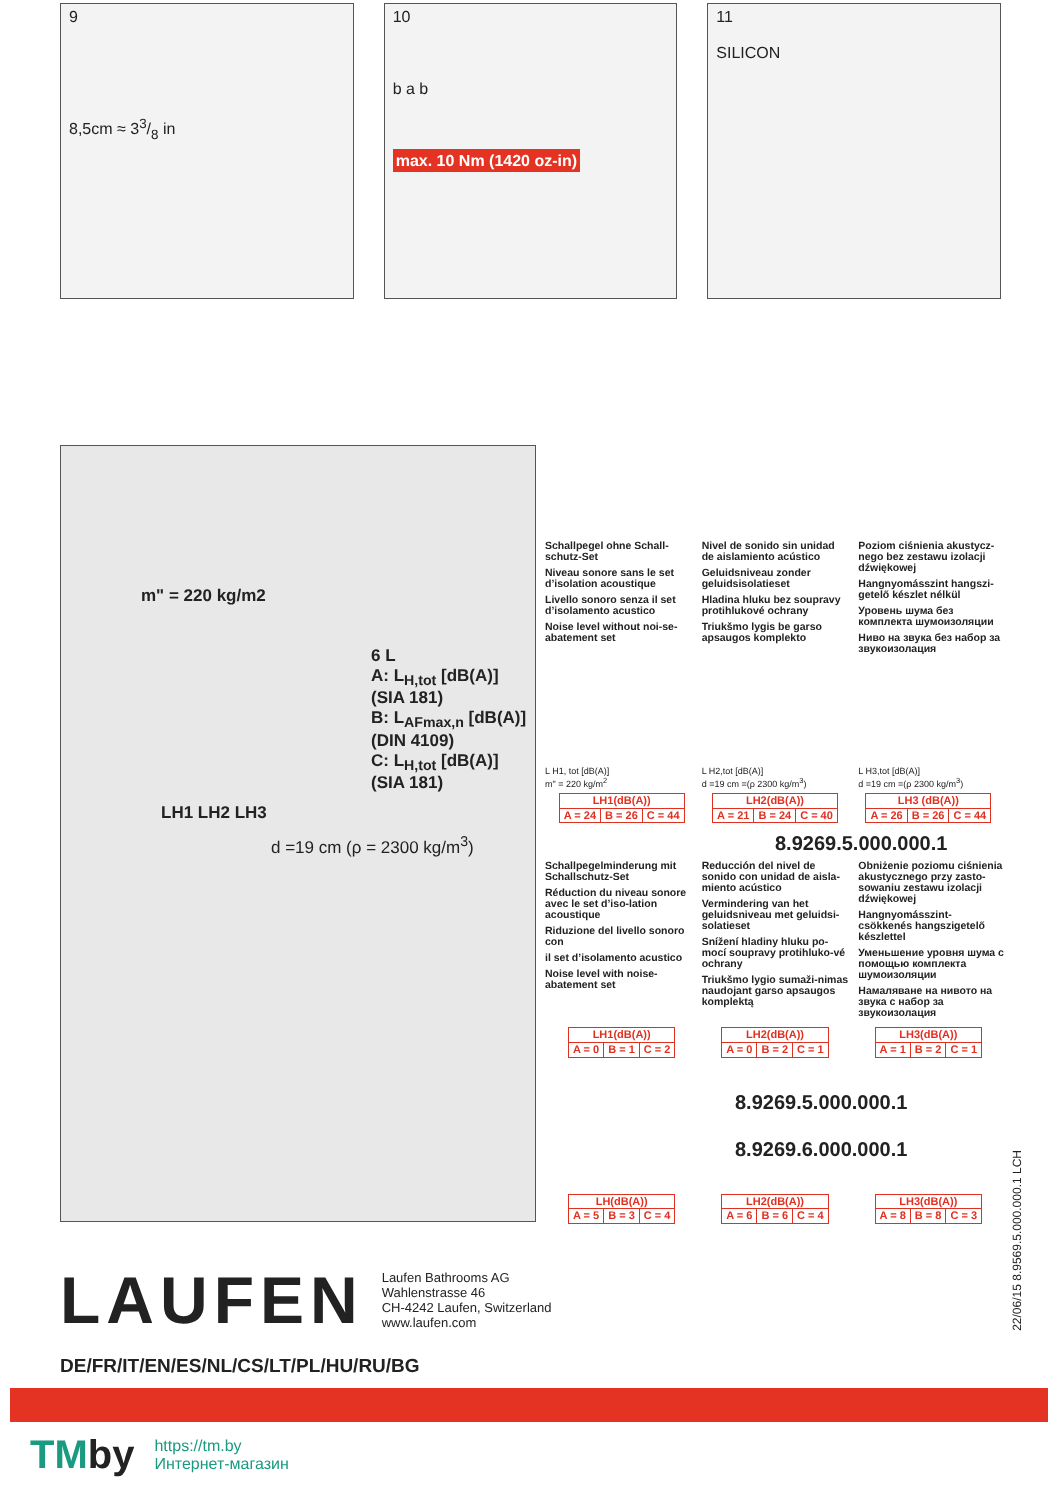9
8,5cm ≈ 33/8 in
10
b a b
max. 10 Nm (1420 oz-in)
11
SILICON
m" = 220 kg/m2
6 L
A: L<sub>H,tot</sub> [dB(A)] (SIA 181)
B: L<sub>AFmax,n</sub> [dB(A)] (DIN 4109)
C: L<sub>H,tot</sub> [dB(A)] (SIA 181)
LH1 LH2 LH3
d =19 cm (ρ = 2300 kg/m<sup>3</sup>)
Schallpegel ohne Schall-schutz-Set
Niveau sonore sans le set d’isolation acoustique
Livello sonoro senza il set d’isolamento acustico
Noise level without noi-se-abatement set
Nivel de sonido sin unidad de aislamiento acústico
Geluidsniveau zonder geluidsisolatieset
Hladina hluku bez soupravy protihlukové ochrany
Triukšmo lygis be garso apsaugos komplekto
Poziom ciśnienia akustycz-nego bez zestawu izolacji dźwiękowej
Hangnyomásszint hangszi-getelő készlet nélkül
Уровень шума без комплекта шумоизоляции
Ниво на звука без набор за звукоизолация
L H1, tot [dB(A)]
m" = 220 kg/m<sup>2</sup>
L H2,tot [dB(A)]
d =19 cm =(ρ 2300 kg/m<sup>3</sup>)
L H3,tot [dB(A)]
d =19 cm =(ρ 2300 kg/m<sup>3</sup>)
| LH1(dB(A)) | | |
| --- | --- | --- |
| A = 24 | B = 26 | C = 44 |
| LH2(dB(A)) | | |
| --- | --- | --- |
| A = 21 | B = 24 | C = 40 |
| LH3 (dB(A)) | | |
| --- | --- | --- |
| A = 26 | B = 26 | C = 44 |
8.9269.5.000.000.1
Schallpegelminderung mit Schallschutz-Set
Réduction du niveau sonore avec le set d’iso-lation acoustique
Riduzione del livello sonoro con
il set d’isolamento acustico
Noise level with noise-abatement set
Reducción del nivel de sonido con unidad de aisla-miento acústico
Vermindering van het geluidsniveau met geluidsi-solatieset
Snížení hladiny hluku po-mocí soupravy protihluko-vé ochrany
Triukšmo lygio sumaži-nimas naudojant garso apsaugos komplektą
Obniżenie poziomu ciśnienia akustycznego przy zasto-sowaniu zestawu izolacji dźwiękowej
Hangnyomásszint-csökkenés hangszigetelő készlettel
Уменьшение уровня шума с помощью комплекта шумоизоляции
Намаляване на нивото на звука с набор за звукоизолация
| LH1(dB(A)) | | |
| --- | --- | --- |
| A = 0 | B = 1 | C = 2 |
| LH2(dB(A)) | | |
| --- | --- | --- |
| A = 0 | B = 2 | C = 1 |
| LH3(dB(A)) | | |
| --- | --- | --- |
| A = 1 | B = 2 | C = 1 |
8.9269.5.000.000.1
8.9269.6.000.000.1
| LH(dB(A)) | | |
| --- | --- | --- |
| A = 5 | B = 3 | C = 4 |
| LH2(dB(A)) | | |
| --- | --- | --- |
| A = 6 | B = 6 | C = 4 |
| LH3(dB(A)) | | |
| --- | --- | --- |
| A = 8 | B = 8 | C = 3 |
LAUFEN
Laufen Bathrooms AG
Wahlenstrasse 46
CH-4242 Laufen, Switzerland
www.laufen.com
DE/FR/IT/EN/ES/NL/CS/LT/PL/HU/RU/BG
22/06/15 8.9569.5.000.000.1 LCH
TMby
https://tm.by
Интернет-магазин